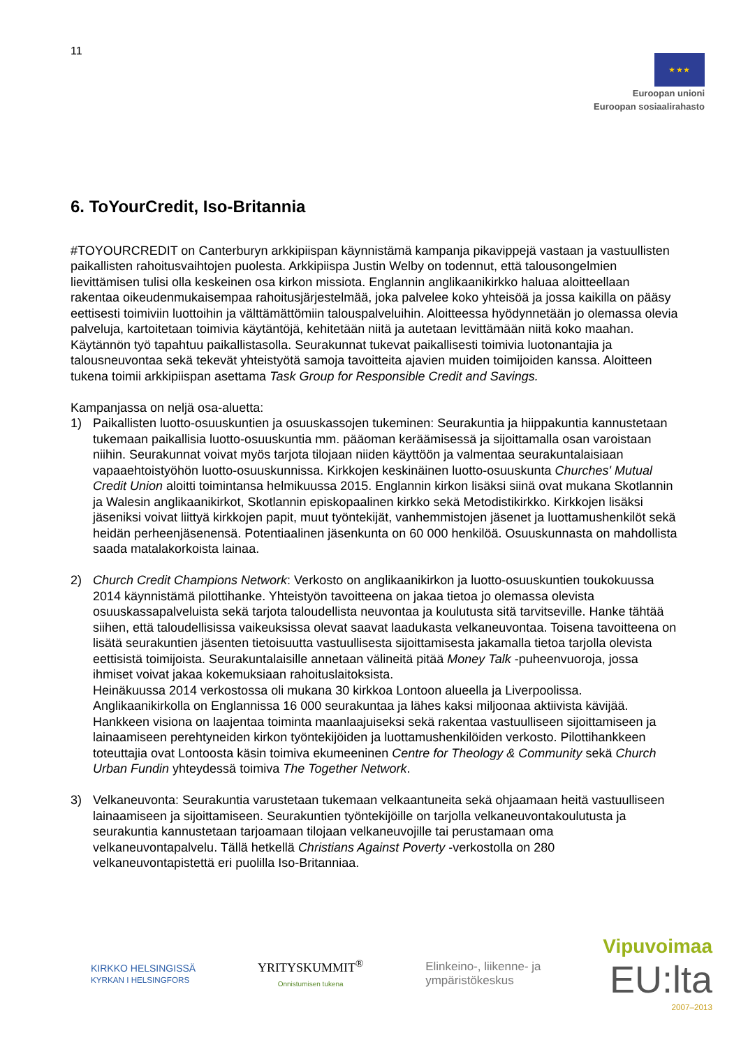11
★ ★ ★
Euroopan unioni
Euroopan sosiaalirahasto
6. ToYourCredit, Iso-Britannia
#TOYOURCREDIT on Canterburyn arkkipiispan käynnistämä kampanja pikavippejä vastaan ja vastuullisten paikallisten rahoitusvaihtojen puolesta. Arkkipiispa Justin Welby on todennut, että talousongelmien lievittämisen tulisi olla keskeinen osa kirkon missiota. Englannin anglikaanikirkko haluaa aloitteellaan rakentaa oikeudenmukaisempaa rahoitusjärjestelmää, joka palvelee koko yhteisöä ja jossa kaikilla on pääsy eettisesti toimiviin luottoihin ja välttämättömiin talouspalveluihin. Aloitteessa hyödynnetään jo olemassa olevia palveluja, kartoitetaan toimivia käytäntöjä, kehitetään niitä ja autetaan levittämään niitä koko maahan. Käytännön työ tapahtuu paikallistasolla. Seurakunnat tukevat paikallisesti toimivia luotonantajia ja talousneuvontaa sekä tekevät yhteistyötä samoja tavoitteita ajavien muiden toimijoiden kanssa. Aloitteen tukena toimii arkkipiispan asettama Task Group for Responsible Credit and Savings.
Kampanjassa on neljä osa-aluetta:
1) Paikallisten luotto-osuuskuntien ja osuuskassojen tukeminen: Seurakuntia ja hiippakuntia kannustetaan tukemaan paikallisia luotto-osuuskuntia mm. pääoman keräämisessä ja sijoittamalla osan varoistaan niihin. Seurakunnat voivat myös tarjota tilojaan niiden käyttöön ja valmentaa seurakuntalaisiaan vapaaehtoistyöhön luotto-osuuskunnissa. Kirkkojen keskinäinen luotto-osuuskunta Churches' Mutual Credit Union aloitti toimintansa helmikuussa 2015. Englannin kirkon lisäksi siinä ovat mukana Skotlannin ja Walesin anglikaanikirkot, Skotlannin episkopaalinen kirkko sekä Metodistikirkko. Kirkkojen lisäksi jäseniksi voivat liittyä kirkkojen papit, muut työntekijät, vanhemmistojen jäsenet ja luottamushenkilöt sekä heidän perheenjäsenensä. Potentiaalinen jäsenkunta on 60 000 henkilöä. Osuuskunnasta on mahdollista saada matalakorkoista lainaa.
2) Church Credit Champions Network: Verkosto on anglikaanikirkon ja luotto-osuuskuntien toukokuussa 2014 käynnistämä pilottihanke. Yhteistyön tavoitteena on jakaa tietoa jo olemassa olevista osuuskassapalveluista sekä tarjota taloudellista neuvontaa ja koulutusta sitä tarvitseville. Hanke tähtää siihen, että taloudellisissa vaikeuksissa olevat saavat laadukasta velkaneuvontaa. Toisena tavoitteena on lisätä seurakuntien jäsenten tietoisuutta vastuullisesta sijoittamisesta jakamalla tietoa tarjolla olevista eettisistä toimijoista. Seurakuntalaisille annetaan välineitä pitää Money Talk -puheenvuoroja, jossa ihmiset voivat jakaa kokemuksiaan rahoituslaitoksista.
Heinäkuussa 2014 verkostossa oli mukana 30 kirkkoa Lontoon alueella ja Liverpoolissa. Anglikaanikirkolla on Englannissa 16 000 seurakuntaa ja lähes kaksi miljoonaa aktiivista kävijää. Hankkeen visiona on laajentaa toiminta maanlaajuiseksi sekä rakentaa vastuulliseen sijoittamiseen ja lainaamiseen perehtyneiden kirkon työntekijöiden ja luottamushenkilöiden verkosto. Pilottihankkeen toteuttajia ovat Lontoosta käsin toimiva ekumeeninen Centre for Theology & Community sekä Church Urban Fundin yhteydessä toimiva The Together Network.
3) Velkaneuvonta: Seurakuntia varustetaan tukemaan velkaantuneita sekä ohjaamaan heitä vastuulliseen lainaamiseen ja sijoittamiseen. Seurakuntien työntekijöille on tarjolla velkaneuvontakoulutusta ja seurakuntia kannustetaan tarjoamaan tilojaan velkaneuvojille tai perustamaan oma velkaneuvontapalvelu. Tällä hetkellä Christians Against Poverty -verkostolla on 280 velkaneuvontapistettä eri puolilla Iso-Britanniaa.
KIRKKO HELSINGISSÄ
KYRKAN I HELSINGFORS
YRITYSKUMMIT<sup>®</sup>
Onnistumisen tukena
Elinkeino-, liikenne- ja
ympäristökeskus
Vipuvoimaa
EU:lta
2007–2013